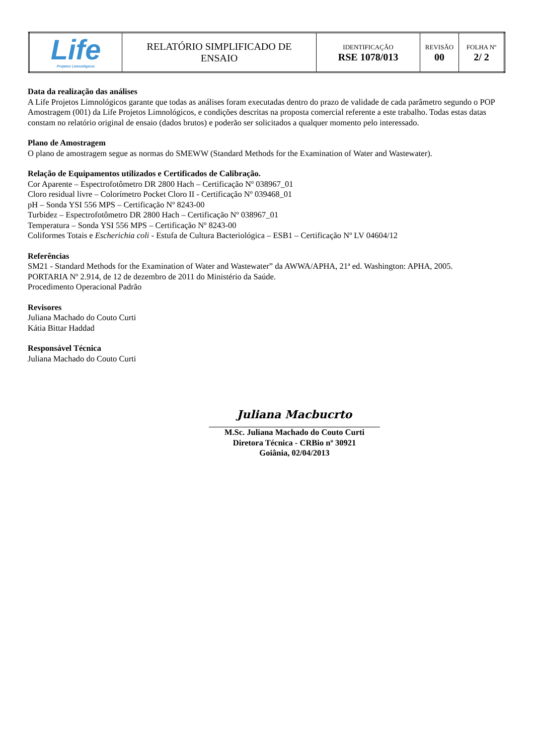| Life Projetos Limnológicos | RELATÓRIO SIMPLIFICADO DE ENSAIO | IDENTIFICAÇÃO RSE 1078/013 | REVISÃO 00 | FOLHA Nº 2/ 2 |
Data da realização das análises
A Life Projetos Limnológicos garante que todas as análises foram executadas dentro do prazo de validade de cada parâmetro segundo o POP Amostragem (001) da Life Projetos Limnológicos, e condições descritas na proposta comercial referente a este trabalho. Todas estas datas constam no relatório original de ensaio (dados brutos) e poderão ser solicitados a qualquer momento pelo interessado.
Plano de Amostragem
O plano de amostragem segue as normas do SMEWW (Standard Methods for the Examination of Water and Wastewater).
Relação de Equipamentos utilizados e Certificados de Calibração.
Cor Aparente – Espectrofotômetro DR 2800 Hach – Certificação Nº 038967_01
Cloro residual livre – Colorímetro Pocket Cloro II - Certificação Nº 039468_01
pH – Sonda YSI 556 MPS – Certificação Nº 8243-00
Turbidez – Espectrofotômetro DR 2800 Hach – Certificação Nº 038967_01
Temperatura – Sonda YSI 556 MPS – Certificação Nº 8243-00
Coliformes Totais e Escherichia coli - Estufa de Cultura Bacteriológica – ESB1 – Certificação Nº LV 04604/12
Referências
SM21 - Standard Methods for the Examination of Water and Wastewater” da AWWA/APHA, 21ª ed. Washington: APHA, 2005.
PORTARIA Nº 2.914, de 12 de dezembro de 2011 do Ministério da Saúde.
Procedimento Operacional Padrão
Revisores
Juliana Machado do Couto Curti
Kátia Bittar Haddad
Responsável Técnica
Juliana Machado do Couto Curti
Juliana Macbucrto
M.Sc. Juliana Machado do Couto Curti
Diretora Técnica - CRBio nº 30921
Goiânia, 02/04/2013